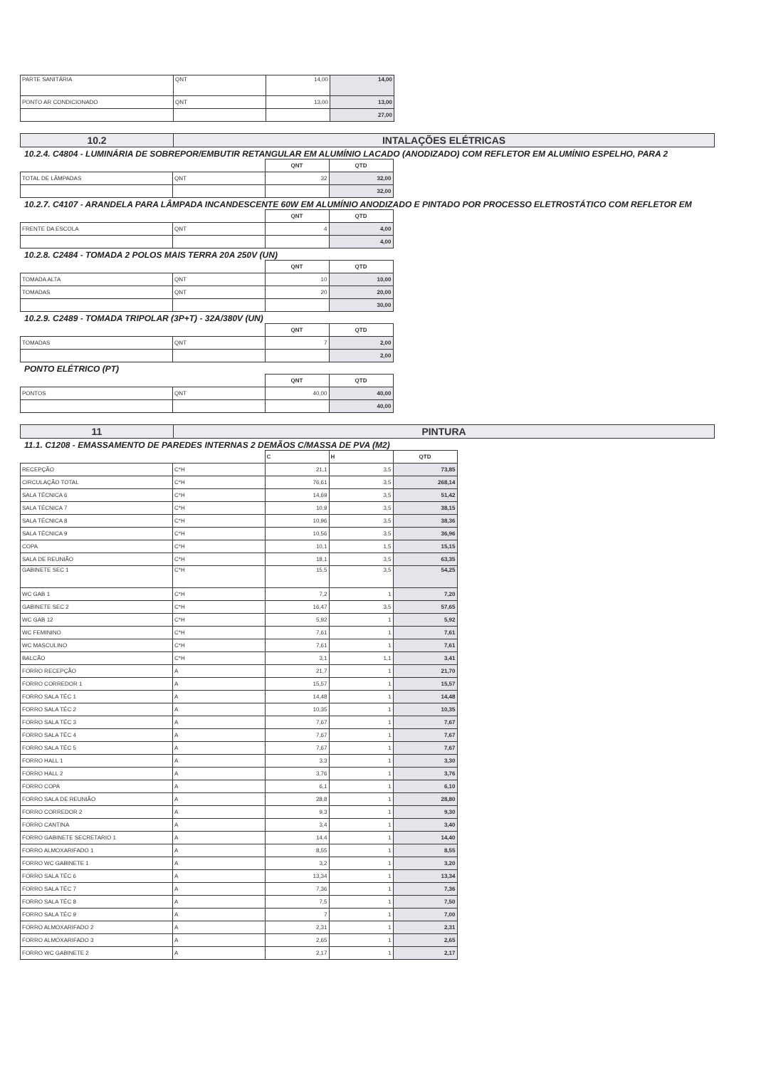| PARTE SANITÁRIA | QNT | 14,00 | 14,00 |
| PONTO AR CONDICIONADO | QNT | 13,00 | 13,00 |
| | | | 27,00 |
| 10.2 | INTALAÇÕES ELÉTRICAS |
10.2.4. C4804 - LUMINÁRIA DE SOBREPOR/EMBUTIR RETANGULAR EM ALUMÍNIO LACADO (ANODIZADO) COM REFLETOR EM ALUMÍNIO ESPELHO, PARA 2
| | | QNT | QTD |
| TOTAL DE LÂMPADAS | QNT | 32 | 32,00 |
| | | | 32,00 |
10.2.7. C4107 - ARANDELA PARA LÂMPADA INCANDESCENTE 60W EM ALUMÍNIO ANODIZADO E PINTADO POR PROCESSO ELETROSTÁTICO COM REFLETOR EM
| | | QNT | QTD |
| FRENTE DA ESCOLA | QNT | 4 | 4,00 |
| | | | 4,00 |
10.2.8. C2484 - TOMADA 2 POLOS MAIS TERRA 20A 250V (UN)
| | | QNT | QTD |
| TOMADA ALTA | QNT | 10 | 10,00 |
| TOMADAS | QNT | 20 | 20,00 |
| | | | 30,00 |
10.2.9. C2489 - TOMADA TRIPOLAR (3P+T) - 32A/380V (UN)
| | | QNT | QTD |
| TOMADAS | QNT | 7 | 2,00 |
| | | | 2,00 |
PONTO ELÉTRICO (PT)
| | | QNT | QTD |
| PONTOS | QNT | 40,00 | 40,00 |
| | | | 40,00 |
| 11 | PINTURA |
11.1. C1208 - EMASSAMENTO DE PAREDES INTERNAS 2 DEMÃOS C/MASSA DE PVA (M2)
| | | C | H | QTD |
| RECEPÇÃO | C*H | 21,1 | 3,5 | 73,85 |
| CIRCULAÇÃO TOTAL | C*H | 76,61 | 3,5 | 268,14 |
| SALA TÉCNICA 6 | C*H | 14,69 | 3,5 | 51,42 |
| SALA TÉCNICA 7 | C*H | 10,9 | 3,5 | 38,15 |
| SALA TÉCNICA 8 | C*H | 10,96 | 3,5 | 38,36 |
| SALA TÉCNICA 9 | C*H | 10,56 | 3,5 | 36,96 |
| COPA | C*H | 10,1 | 1,5 | 15,15 |
| SALA DE REUNIÃO | C*H | 18,1 | 3,5 | 63,35 |
| GABINETE SEC 1 | C*H | 15,5 | 3,5 | 54,25 |
| WC GAB 1 | C*H | 7,2 | 1 | 7,20 |
| GABINETE SEC 2 | C*H | 16,47 | 3,5 | 57,65 |
| WC GAB 12 | C*H | 5,92 | 1 | 5,92 |
| WC FEMININO | C*H | 7,61 | 1 | 7,61 |
| WC MASCULINO | C*H | 7,61 | 1 | 7,61 |
| BALCÃO | C*H | 3,1 | 1,1 | 3,41 |
| FORRO RECEPÇÃO | A | 21,7 | 1 | 21,70 |
| FORRO CORREDOR 1 | A | 15,57 | 1 | 15,57 |
| FORRO SALA TÉC 1 | A | 14,48 | 1 | 14,48 |
| FORRO SALA TÉC 2 | A | 10,35 | 1 | 10,35 |
| FORRO SALA TÉC 3 | A | 7,67 | 1 | 7,67 |
| FORRO SALA TÉC 4 | A | 7,67 | 1 | 7,67 |
| FORRO SALA TÉC 5 | A | 7,67 | 1 | 7,67 |
| FORRO HALL 1 | A | 3,3 | 1 | 3,30 |
| FORRO HALL 2 | A | 3,76 | 1 | 3,76 |
| FORRO COPA | A | 6,1 | 1 | 6,10 |
| FORRO SALA DE REUNIÃO | A | 28,8 | 1 | 28,80 |
| FORRO CORREDOR 2 | A | 9,3 | 1 | 9,30 |
| FORRO CANTINA | A | 3,4 | 1 | 3,40 |
| FORRO GABINETE SECRETARIO 1 | A | 14,4 | 1 | 14,40 |
| FORRO ALMOXARIFADO 1 | A | 8,55 | 1 | 8,55 |
| FORRO WC GABINETE 1 | A | 3,2 | 1 | 3,20 |
| FORRO SALA TÉC 6 | A | 13,34 | 1 | 13,34 |
| FORRO SALA TÉC 7 | A | 7,36 | 1 | 7,36 |
| FORRO SALA TÉC 8 | A | 7,5 | 1 | 7,50 |
| FORRO SALA TÉC 9 | A | 7 | 1 | 7,00 |
| FORRO ALMOXARIFADO 2 | A | 2,31 | 1 | 2,31 |
| FORRO ALMOXARIFADO 3 | A | 2,65 | 1 | 2,65 |
| FORRO WC GABINETE 2 | A | 2,17 | 1 | 2,17 |